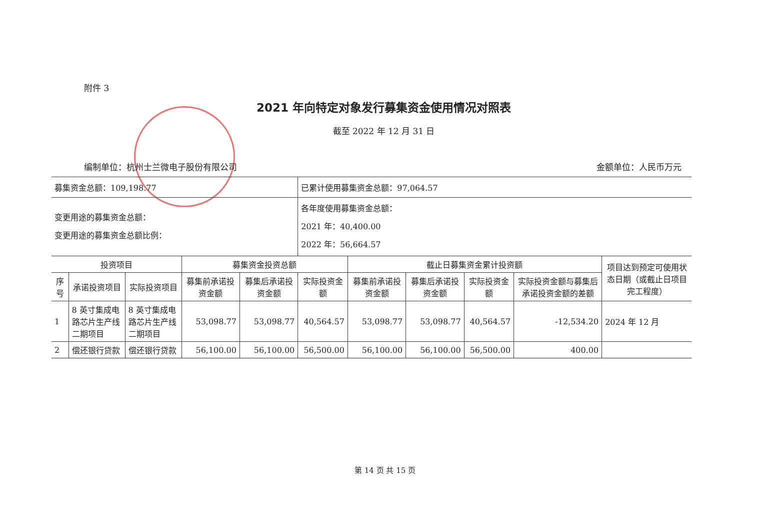附件 3
2021 年向特定对象发行募集资金使用情况对照表
截至 2022 年 12 月 31 日
编制单位：杭州士兰微电子股份有限公司 金额单位：人民币万元
| 募集资金总额：109,198.77 | | | | | 已累计使用募集资金总额：97,064.57 | | | | | |
| 变更用途的募集资金总额： 变更用途的募集资金总额比例： | | | | | 各年度使用募集资金总额： 2021 年：40,400.00 2022 年：56,664.57 | | | | | |
| 投资项目 | | | 募集资金投资总额 | | | 截止日募集资金累计投资额 | | | | 项目达到预定可使用状态日期（或截止日项目完工程度） |
| 序号 | 承诺投资项目 | 实际投资项目 | 募集前承诺投资金额 | 募集后承诺投资金额 | 实际投资金额 | 募集前承诺投资金额 | 募集后承诺投资金额 | 实际投资金额 | 实际投资金额与募集后承诺投资金额的差额 | |
| 1 | 8 英寸集成电路芯片生产线二期项目 | 8 英寸集成电路芯片生产线二期项目 | 53,098.77 | 53,098.77 | 40,564.57 | 53,098.77 | 53,098.77 | 40,564.57 | -12,534.20 | 2024 年 12 月 |
| 2 | 偿还银行贷款 | 偿还银行贷款 | 56,100.00 | 56,100.00 | 56,500.00 | 56,100.00 | 56,100.00 | 56,500.00 | 400.00 | |
第 14 页 共 15 页